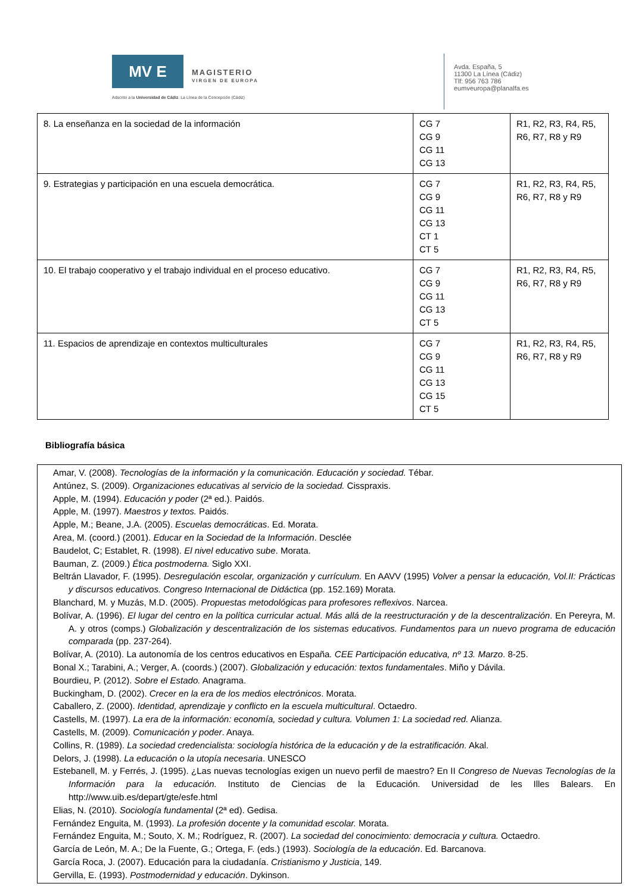MV E
MAGISTERIO
VIRGEN DE EUROPA
Adscrito a la Universidad de Cádiz. La Línea de la Concepción (Cádiz)
Avda. España, 5
11300 La Línea (Cádiz)
Tlf: 956 763 786
eumveuropa@planalfa.es
| 8. La enseñanza en la sociedad de la información | CG 7 CG 9 CG 11 CG 13 | R1, R2, R3, R4, R5, R6, R7, R8 y R9 |
| 9. Estrategias y participación en una escuela democrática. | CG 7 CG 9 CG 11 CG 13 CT 1 CT 5 | R1, R2, R3, R4, R5, R6, R7, R8 y R9 |
| 10. El trabajo cooperativo y el trabajo individual en el proceso educativo. | CG 7 CG 9 CG 11 CG 13 CT 5 | R1, R2, R3, R4, R5, R6, R7, R8 y R9 |
| 11. Espacios de aprendizaje en contextos multiculturales | CG 7 CG 9 CG 11 CG 13 CG 15 CT 5 | R1, R2, R3, R4, R5, R6, R7, R8 y R9 |
Bibliografía básica
Amar, V. (2008). Tecnologías de la información y la comunicación. Educación y sociedad. Tébar.
Antúnez, S. (2009). Organizaciones educativas al servicio de la sociedad. Cisspraxis.
Apple, M. (1994). Educación y poder (2ª ed.). Paidós.
Apple, M. (1997). Maestros y textos. Paidós.
Apple, M.; Beane, J.A. (2005). Escuelas democráticas. Ed. Morata.
Area, M. (coord.) (2001). Educar en la Sociedad de la Información. Desclée
Baudelot, C; Establet, R. (1998). El nivel educativo sube. Morata.
Bauman, Z. (2009.) Ética postmoderna. Siglo XXI.
Beltrán Llavador, F. (1995). Desregulación escolar, organización y currículum. En AAVV (1995) Volver a pensar la educación, Vol.II: Prácticas y discursos educativos. Congreso Internacional de Didáctica (pp. 152.169) Morata.
Blanchard, M. y Muzás, M.D. (2005). Propuestas metodológicas para profesores reflexivos. Narcea.
Bolívar, A. (1996). El lugar del centro en la política curricular actual. Más allá de la reestructuración y de la descentralización. En Pereyra, M. A. y otros (comps.) Globalización y descentralización de los sistemas educativos. Fundamentos para un nuevo programa de educación comparada (pp. 237-264).
Bolívar, A. (2010). La autonomía de los centros educativos en España. CEE Participación educativa, nº 13. Marzo. 8-25.
Bonal X.; Tarabini, A.; Verger, A. (coords.) (2007). Globalización y educación: textos fundamentales. Miño y Dávila.
Bourdieu, P. (2012). Sobre el Estado. Anagrama.
Buckingham, D. (2002). Crecer en la era de los medios electrónicos. Morata.
Caballero, Z. (2000). Identidad, aprendizaje y conflicto en la escuela multicultural. Octaedro.
Castells, M. (1997). La era de la información: economía, sociedad y cultura. Volumen 1: La sociedad red. Alianza.
Castells, M. (2009). Comunicación y poder. Anaya.
Collins, R. (1989). La sociedad credencialista: sociología histórica de la educación y de la estratificación. Akal.
Delors, J. (1998). La educación o la utopía necesaria. UNESCO
Estebanell, M. y Ferrés, J. (1995). ¿Las nuevas tecnologías exigen un nuevo perfil de maestro? En II Congreso de Nuevas Tecnologías de la Información para la educación. Instituto de Ciencias de la Educación. Universidad de les Illes Balears. En http://www.uib.es/depart/gte/esfe.html
Elias, N. (2010). Sociología fundamental (2ª ed). Gedisa.
Fernández Enguita, M. (1993). La profesión docente y la comunidad escolar. Morata.
Fernández Enguita, M.; Souto, X. M.; Rodríguez, R. (2007). La sociedad del conocimiento: democracia y cultura. Octaedro.
García de León, M. A.; De la Fuente, G.; Ortega, F. (eds.) (1993). Sociología de la educación. Ed. Barcanova.
García Roca, J. (2007). Educación para la ciudadanía. Cristianismo y Justicia, 149.
Gervilla, E. (1993). Postmodernidad y educación. Dykinson.